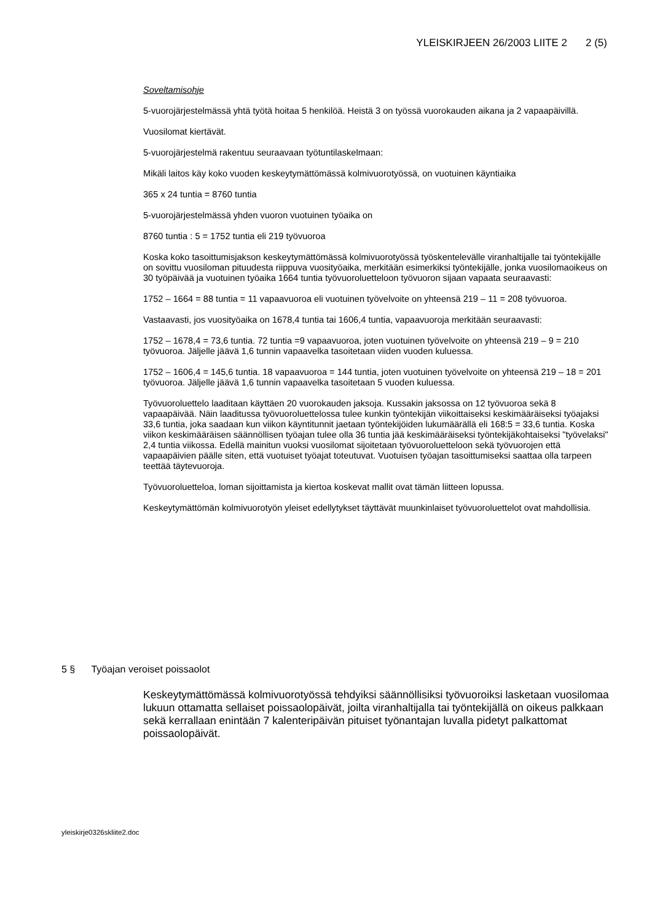YLEISKIRJEEN 26/2003 LIITE 2 2 (5)
Soveltamisohje
5-vuorojärjestelmässä yhtä työtä hoitaa 5 henkilöä. Heistä 3 on työssä vuorokauden aikana ja 2 vapaapäivillä.
Vuosilomat kiertävät.
5-vuorojärjestelmä rakentuu seuraavaan työtuntilaskelmaan:
Mikäli laitos käy koko vuoden keskeytymättömässä kolmivuorotyössä, on vuotuinen käyntiaika
365 x 24 tuntia = 8760 tuntia
5-vuorojärjestelmässä yhden vuoron vuotuinen työaika on
8760 tuntia : 5 = 1752 tuntia eli 219 työvuoroa
Koska koko tasoittumisjakson keskeytymättömässä kolmivuorotyössä työskentelevälle viranhaltijalle tai työntekijälle on sovittu vuosiloman pituudesta riippuva vuosityöaika, merkitään esimerkiksi työntekijälle, jonka vuosilomaoikeus on 30 työpäivää ja vuotuinen työaika 1664 tuntia työvuoroluetteloon työvuoron sijaan vapaata seuraavasti:
1752 – 1664 = 88 tuntia = 11 vapaavuoroa eli vuotuinen työvelvoite on yhteensä 219 – 11 = 208 työvuoroa.
Vastaavasti, jos vuosityöaika on 1678,4 tuntia tai 1606,4 tuntia, vapaavuoroja merkitään seuraavasti:
1752 – 1678,4 = 73,6 tuntia. 72 tuntia =9 vapaavuoroa, joten vuotuinen työvelvoite on yhteensä 219 – 9 = 210 työvuoroa. Jäljelle jäävä 1,6 tunnin vapaavelka tasoitetaan viiden vuoden kuluessa.
1752 – 1606,4 = 145,6 tuntia. 18 vapaavuoroa = 144 tuntia, joten vuotuinen työvelvoite on yhteensä 219 – 18 = 201 työvuoroa. Jäljelle jäävä 1,6 tunnin vapaavelka tasoitetaan 5 vuoden kuluessa.
Työvuoroluettelo laaditaan käyttäen 20 vuorokauden jaksoja. Kussakin jaksossa on 12 työvuoroa sekä 8 vapaapäivää. Näin laaditussa työvuoroluettelossa tulee kunkin työntekijän viikoittaiseksi keskimääräiseksi työajaksi 33,6 tuntia, joka saadaan kun viikon käyntitunnit jaetaan työntekijöiden lukumäärällä eli 168:5 = 33,6 tuntia. Koska viikon keskimääräisen säännöllisen työajan tulee olla 36 tuntia jää keskimääräiseksi työntekijäkohtaiseksi "työvelaksi" 2,4 tuntia viikossa. Edellä mainitun vuoksi vuosilomat sijoitetaan työvuoroluetteloon sekä työvuorojen että vapaapäivien päälle siten, että vuotuiset työajat toteutuvat. Vuotuisen työajan tasoittumiseksi saattaa olla tarpeen teettää täytevuoroja.
Työvuoroluetteloa, loman sijoittamista ja kiertoa koskevat mallit ovat tämän liitteen lopussa.
Keskeytymättömän kolmivuorotyön yleiset edellytykset täyttävät muunkinlaiset työvuoroluettelot ovat mahdollisia.
5 § Työajan veroiset poissaolot
Keskeytymättömässä kolmivuorotyössä tehdyiksi säännöllisiksi työvuoroiksi lasketaan vuosilomaa lukuun ottamatta sellaiset poissaolopäivät, joilta viranhaltijalla tai työntekijällä on oikeus palkkaan sekä kerrallaan enintään 7 kalenteripäivän pituiset työnantajan luvalla pidetyt palkattomat poissaolopäivät.
yleiskirje0326skliite2.doc